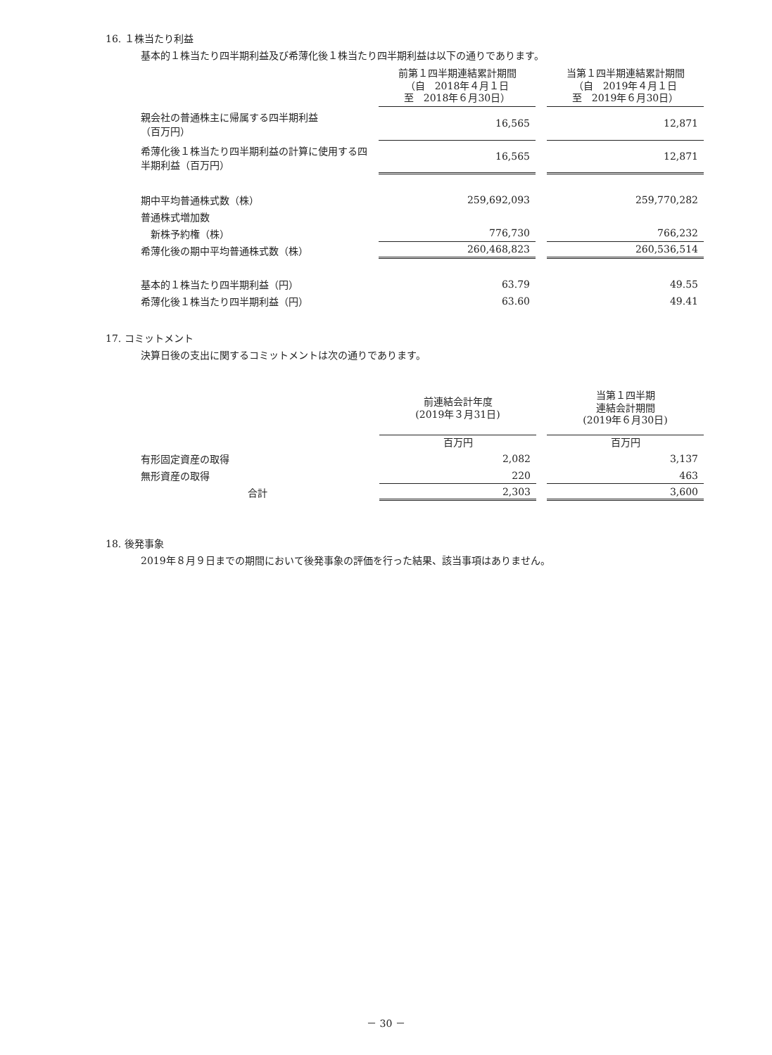16. １株当たり利益
基本的１株当たり四半期利益及び希薄化後１株当たり四半期利益は以下の通りであります。
| | 前第１四半期連結累計期間 （自 2018年４月１日 至 2018年６月30日） | | 当第１四半期連結累計期間 （自 2019年４月１日 至 2019年６月30日） |
| 親会社の普通株主に帰属する四半期利益 （百万円） | 16,565 | | 12,871 |
| 希薄化後１株当たり四半期利益の計算に使用する四半期利益（百万円） | 16,565 | | 12,871 |
| 期中平均普通株式数（株） | 259,692,093 | | 259,770,282 |
| 普通株式増加数 | | | |
| 新株予約権（株） | 776,730 | | 766,232 |
| 希薄化後の期中平均普通株式数（株） | 260,468,823 | | 260,536,514 |
| 基本的１株当たり四半期利益（円） | 63.79 | | 49.55 |
| 希薄化後１株当たり四半期利益（円） | 63.60 | | 49.41 |
17. コミットメント
決算日後の支出に関するコミットメントは次の通りであります。
| | 前連結会計年度 (2019年３月31日) | | 当第１四半期 連結会計期間 (2019年６月30日) |
| | 百万円 | | 百万円 |
| 有形固定資産の取得 | 2,082 | | 3,137 |
| 無形資産の取得 | 220 | | 463 |
| 合計 | 2,303 | | 3,600 |
18. 後発事象
2019年８月９日までの期間において後発事象の評価を行った結果、該当事項はありません。
－ 30 －